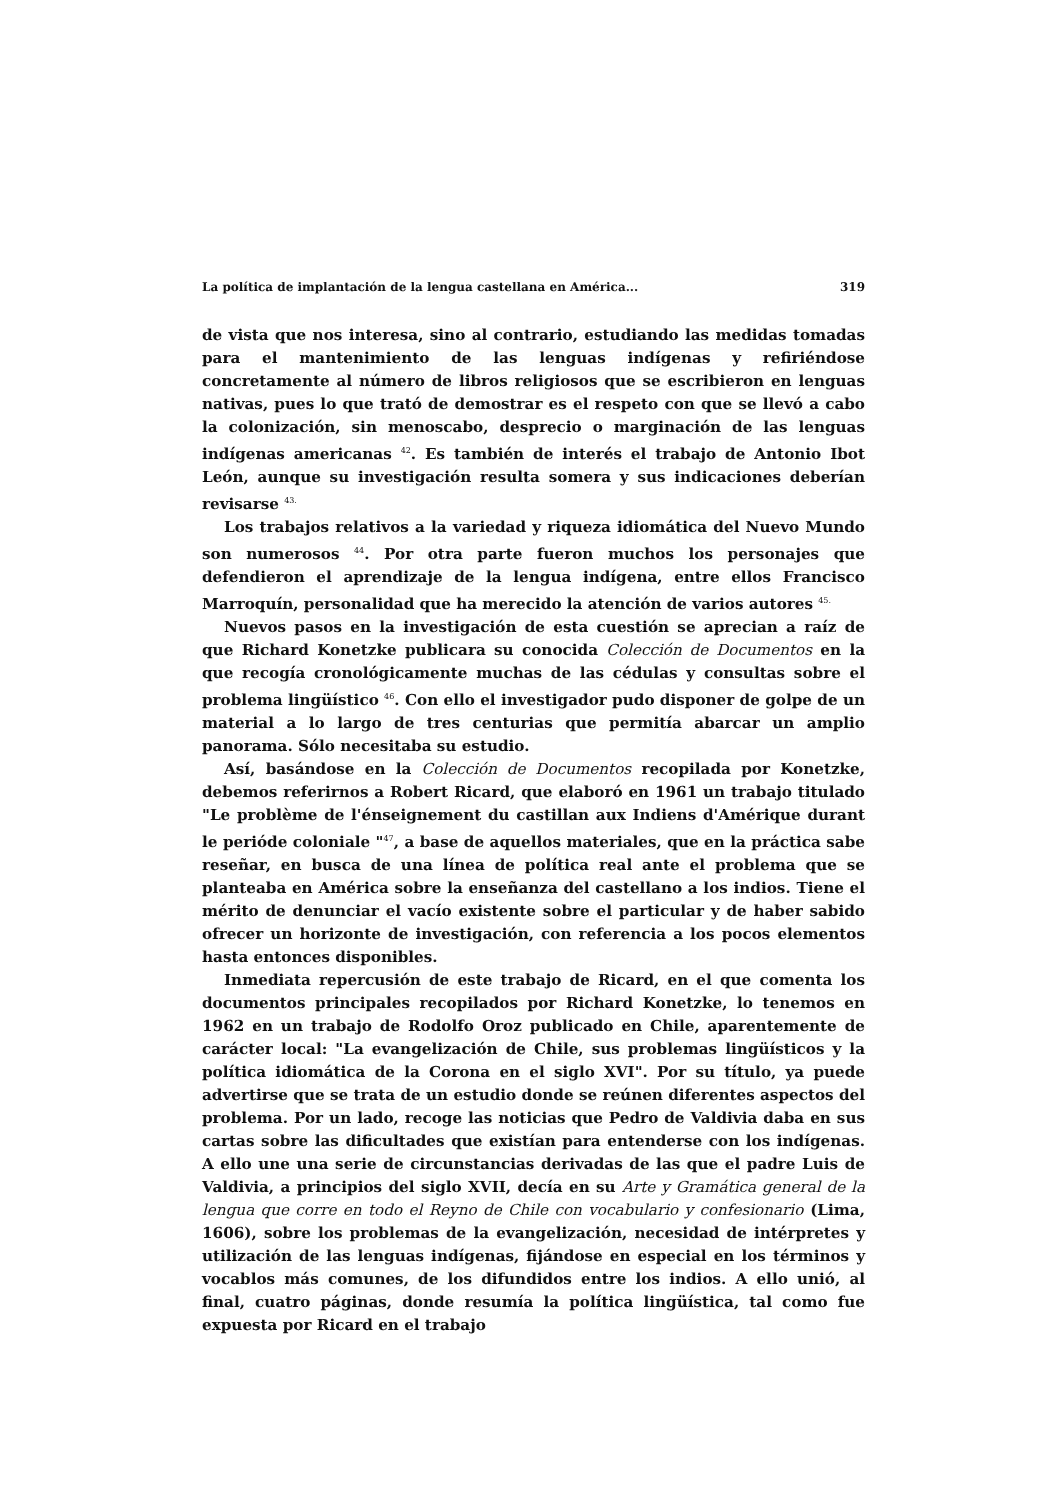La política de implantación de la lengua castellana en América... 319
de vista que nos interesa, sino al contrario, estudiando las medidas tomadas para el mantenimiento de las lenguas indígenas y refiriéndose concretamente al número de libros religiosos que se escribieron en lenguas nativas, pues lo que trató de demostrar es el respeto con que se llevó a cabo la colonización, sin menoscabo, desprecio o marginación de las lenguas indígenas americanas <sup>42</sup>. Es también de interés el trabajo de Antonio Ibot León, aunque su investigación resulta somera y sus indicaciones deberían revisarse <sup>43.</sup>
Los trabajos relativos a la variedad y riqueza idiomática del Nuevo Mundo son numerosos <sup>44</sup>. Por otra parte fueron muchos los personajes que defendieron el aprendizaje de la lengua indígena, entre ellos Francisco Marroquín, personalidad que ha merecido la atención de varios autores <sup>45.</sup>
Nuevos pasos en la investigación de esta cuestión se aprecian a raíz de que Richard Konetzke publicara su conocida Colección de Documentos en la que recogía cronológicamente muchas de las cédulas y consultas sobre el problema lingüístico <sup>46</sup>. Con ello el investigador pudo disponer de golpe de un material a lo largo de tres centurias que permitía abarcar un amplio panorama. Sólo necesitaba su estudio.
Así, basándose en la Colección de Documentos recopilada por Konetzke, debemos referirnos a Robert Ricard, que elaboró en 1961 un trabajo titulado "Le problème de l'énseignement du castillan aux Indiens d'Amérique durant le perióde coloniale "<sup>47</sup>, a base de aquellos materiales, que en la práctica sabe reseñar, en busca de una línea de política real ante el problema que se planteaba en América sobre la enseñanza del castellano a los indios. Tiene el mérito de denunciar el vacío existente sobre el particular y de haber sabido ofrecer un horizonte de investigación, con referencia a los pocos elementos hasta entonces disponibles.
Inmediata repercusión de este trabajo de Ricard, en el que comenta los documentos principales recopilados por Richard Konetzke, lo tenemos en 1962 en un trabajo de Rodolfo Oroz publicado en Chile, aparentemente de carácter local: "La evangelización de Chile, sus problemas lingüísticos y la política idiomática de la Corona en el siglo XVI". Por su título, ya puede advertirse que se trata de un estudio donde se reúnen diferentes aspectos del problema. Por un lado, recoge las noticias que Pedro de Valdivia daba en sus cartas sobre las dificultades que existían para entenderse con los indígenas. A ello une una serie de circunstancias derivadas de las que el padre Luis de Valdivia, a principios del siglo XVII, decía en su Arte y Gramática general de la lengua que corre en todo el Reyno de Chile con vocabulario y confesionario (Lima, 1606), sobre los problemas de la evangelización, necesidad de intérpretes y utilización de las lenguas indígenas, fijándose en especial en los términos y vocablos más comunes, de los difundidos entre los indios. A ello unió, al final, cuatro páginas, donde resumía la política lingüística, tal como fue expuesta por Ricard en el trabajo